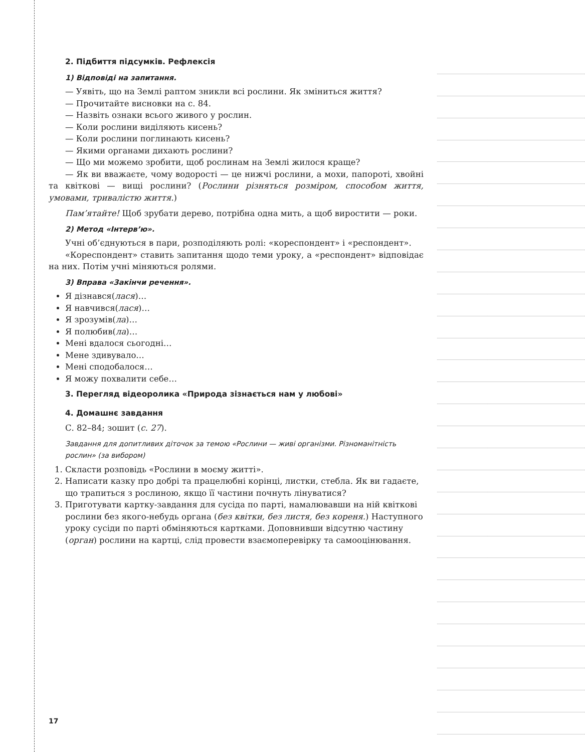2. Підбиття підсумків. Рефлексія
1) Відповіді на запитання.
— Уявіть, що на Землі раптом зникли всі рослини. Як зміниться життя?
— Прочитайте висновки на с. 84.
— Назвіть ознаки всього живого у рослин.
— Коли рослини виділяють кисень?
— Коли рослини поглинають кисень?
— Якими органами дихають рослини?
— Що ми можемо зробити, щоб рослинам на Землі жилося краще?
— Як ви вважаєте, чому водорості — це нижчі рослини, а мохи, папороті, хвойні та квіткові — вищі рослини? (Рослини різняться розміром, способом життя, умовами, тривалістю життя.)
Пам’ятайте! Щоб зрубати дерево, потрібна одна мить, а щоб виростити — роки.
2) Метод «Інтерв’ю».
Учні об’єднуються в пари, розподіляють ролі: «кореспондент» і «респондент».
«Кореспондент» ставить запитання щодо теми уроку, а «респондент» відповідає на них. Потім учні міняються ролями.
3) Вправа «Закінчи речення».
Я дізнався(лася)…
Я навчився(лася)…
Я зрозумів(ла)…
Я полюбив(ла)…
Мені вдалося сьогодні…
Мене здивувало…
Мені сподобалося…
Я можу похвалити себе…
3. Перегляд відеоролика «Природа зізнається нам у любові»
4. Домашнє завдання
С. 82–84; зошит (с. 27).
Завдання для допитливих діточок за темою «Рослини — живі організми. Різноманітність рослин» (за вибором)
1. Скласти розповідь «Рослини в моєму житті».
2. Написати казку про добрі та працелюбні корінці, листки, стебла. Як ви гадаєте, що трапиться з рослиною, якщо її частини почнуть лінуватися?
3. Приготувати картку-завдання для сусіда по парті, намалювавши на ній квіткові рослини без якого-небудь органа (без квітки, без листя, без кореня.) Наступного уроку сусіди по парті обміняються картками. Доповнивши відсутню частину (орган) рослини на картці, слід провести взаємоперевірку та самооцінювання.
17